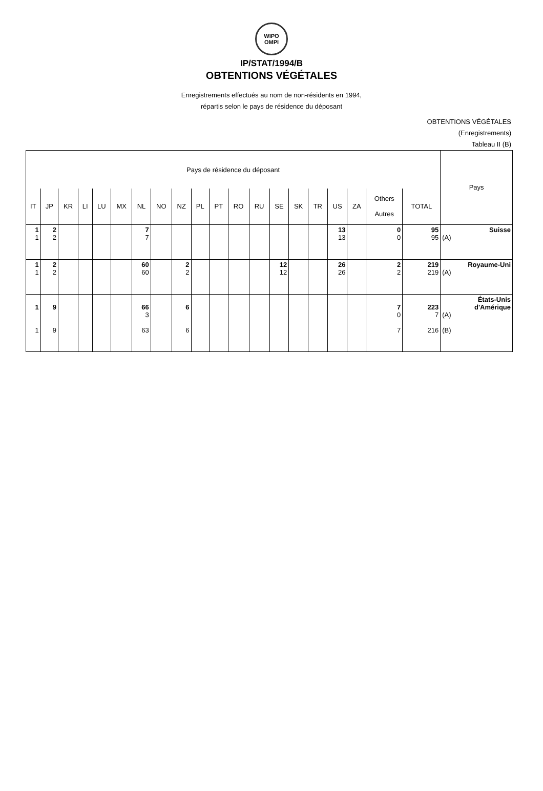WIPO
OMPI
IP/STAT/1994/B
OBTENTIONS VÉGÉTALES
Enregistrements effectués au nom de non-résidents en 1994,
répartis selon le pays de résidence du déposant
OBTENTIONS VÉGÉTALES
(Enregistrements)
Tableau II (B)
| Pays de résidence du déposant | | | | | | | | | | | | | | | | | | | | Pays |
| --- | --- | --- | --- | --- | --- | --- | --- | --- | --- | --- | --- | --- | --- | --- | --- | --- | --- | --- | --- | --- |
| IT | JP | KR | LI | LU | MX | NL | NO | NZ | PL | PT | RO | RU | SE | SK | TR | US | ZA | Others Autres | TOTAL | |
| 1 1 | 2 2 | | | | | 7 7 | | | | | | | | | | 13 13 | | 0 0 | 95 95 | Suisse (A) |
| 1 1 | 2 2 | | | | | 60 60 | | 2 2 | | | | | 12 12 | | | 26 26 | | 2 2 | 219 219 | Royaume-Uni (A) |
| 1 1 | 9 9 | | | | | 66 3 63 | | 6 6 | | | | | | | | | | 7 0 7 | 223 7 216 | États-Unis d'Amérique (A) (B) |